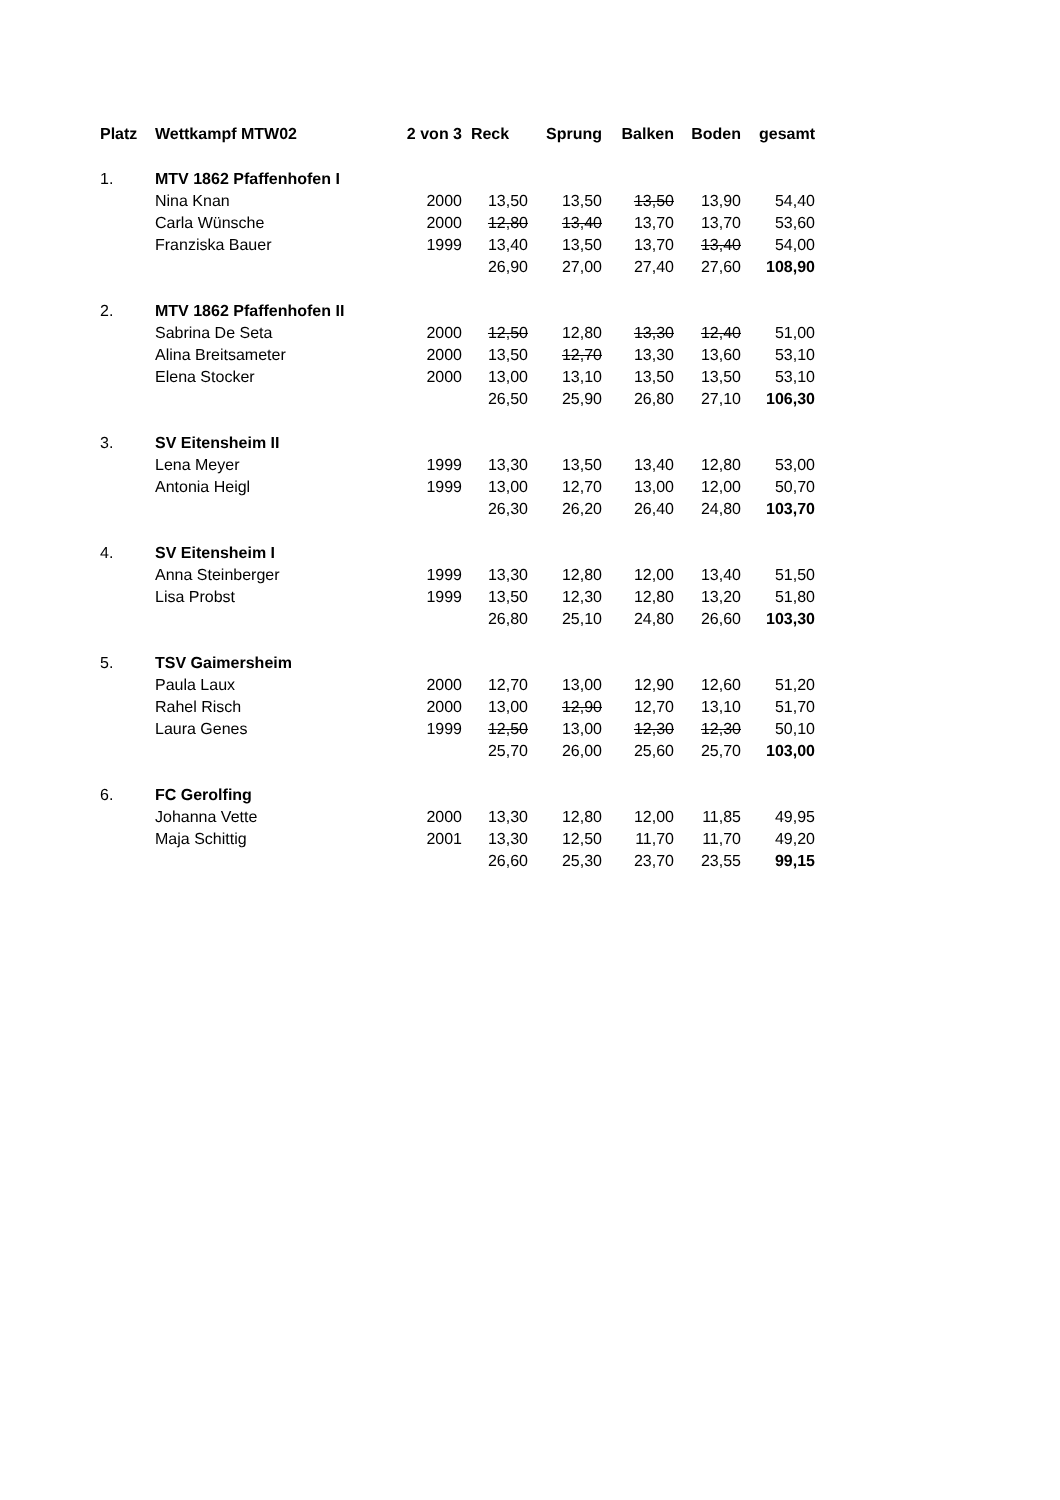| Platz | Wettkampf MTW02 | 2 von 3 | Reck | Sprung | Balken | Boden | gesamt |
| --- | --- | --- | --- | --- | --- | --- | --- |
| 1. | MTV 1862 Pfaffenhofen I | | | | | | |
| | Nina Knan | 2000 | 13,50 | 13,50 | 13,50 | 13,90 | 54,40 |
| | Carla Wünsche | 2000 | 12,80 | 13,40 | 13,70 | 13,70 | 53,60 |
| | Franziska Bauer | 1999 | 13,40 | 13,50 | 13,70 | 13,40 | 54,00 |
| | | | 26,90 | 27,00 | 27,40 | 27,60 | 108,90 |
| 2. | MTV 1862 Pfaffenhofen II | | | | | | |
| | Sabrina De Seta | 2000 | 12,50 | 12,80 | 13,30 | 12,40 | 51,00 |
| | Alina Breitsameter | 2000 | 13,50 | 12,70 | 13,30 | 13,60 | 53,10 |
| | Elena Stocker | 2000 | 13,00 | 13,10 | 13,50 | 13,50 | 53,10 |
| | | | 26,50 | 25,90 | 26,80 | 27,10 | 106,30 |
| 3. | SV Eitensheim II | | | | | | |
| | Lena Meyer | 1999 | 13,30 | 13,50 | 13,40 | 12,80 | 53,00 |
| | Antonia Heigl | 1999 | 13,00 | 12,70 | 13,00 | 12,00 | 50,70 |
| | | | 26,30 | 26,20 | 26,40 | 24,80 | 103,70 |
| 4. | SV Eitensheim I | | | | | | |
| | Anna Steinberger | 1999 | 13,30 | 12,80 | 12,00 | 13,40 | 51,50 |
| | Lisa Probst | 1999 | 13,50 | 12,30 | 12,80 | 13,20 | 51,80 |
| | | | 26,80 | 25,10 | 24,80 | 26,60 | 103,30 |
| 5. | TSV Gaimersheim | | | | | | |
| | Paula Laux | 2000 | 12,70 | 13,00 | 12,90 | 12,60 | 51,20 |
| | Rahel Risch | 2000 | 13,00 | 12,90 | 12,70 | 13,10 | 51,70 |
| | Laura Genes | 1999 | 12,50 | 13,00 | 12,30 | 12,30 | 50,10 |
| | | | 25,70 | 26,00 | 25,60 | 25,70 | 103,00 |
| 6. | FC Gerolfing | | | | | | |
| | Johanna Vette | 2000 | 13,30 | 12,80 | 12,00 | 11,85 | 49,95 |
| | Maja Schittig | 2001 | 13,30 | 12,50 | 11,70 | 11,70 | 49,20 |
| | | | 26,60 | 25,30 | 23,70 | 23,55 | 99,15 |